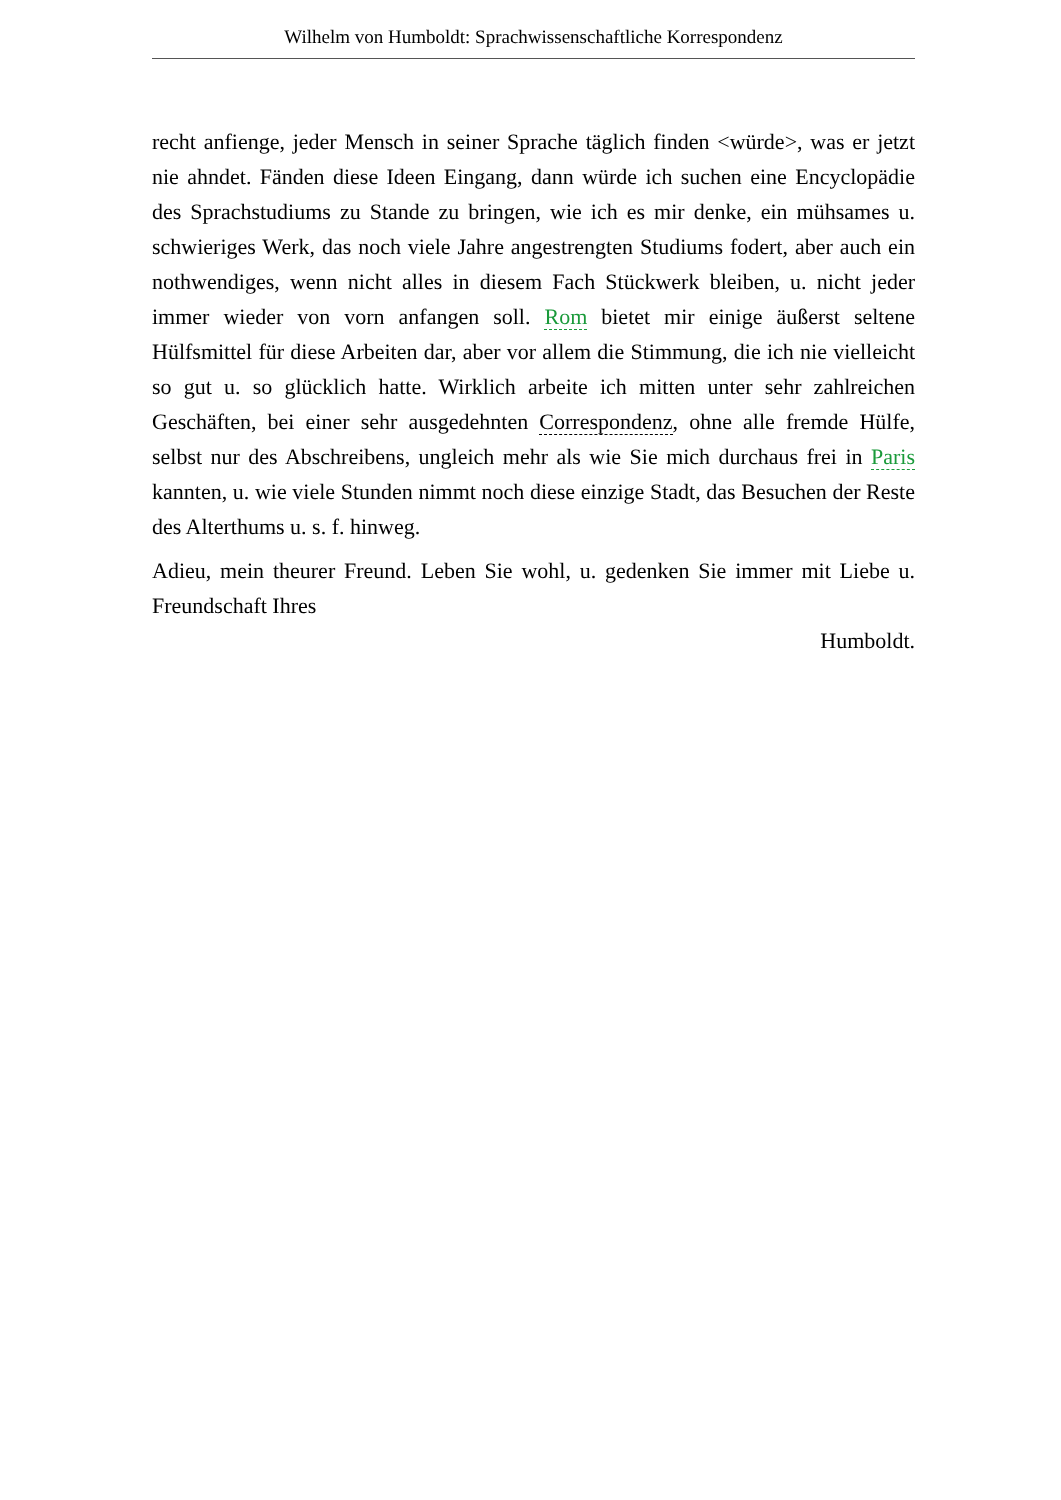Wilhelm von Humboldt: Sprachwissenschaftliche Korrespondenz
recht anfienge, jeder Mensch in seiner Sprache täglich finden <würde>, was er jetzt nie ahndet. Fänden diese Ideen Eingang, dann würde ich suchen eine Encyclopädie des Sprachstudiums zu Stande zu bringen, wie ich es mir denke, ein mühsames u. schwieriges Werk, das noch viele Jahre angestrengten Studiums fodert, aber auch ein nothwendiges, wenn nicht alles in diesem Fach Stückwerk bleiben, u. nicht jeder immer wieder von vorn anfangen soll. Rom bietet mir einige äußerst seltene Hülfsmittel für diese Arbeiten dar, aber vor allem die Stimmung, die ich nie vielleicht so gut u. so glücklich hatte. Wirklich arbeite ich mitten unter sehr zahlreichen Geschäften, bei einer sehr ausgedehnten Correspondenz, ohne alle fremde Hülfe, selbst nur des Abschreibens, ungleich mehr als wie Sie mich durchaus frei in Paris kannten, u. wie viele Stunden nimmt noch diese einzige Stadt, das Besuchen der Reste des Alterthums u. s. f. hinweg.
Adieu, mein theurer Freund. Leben Sie wohl, u. gedenken Sie immer mit Liebe u. Freundschaft Ihres
Humboldt.